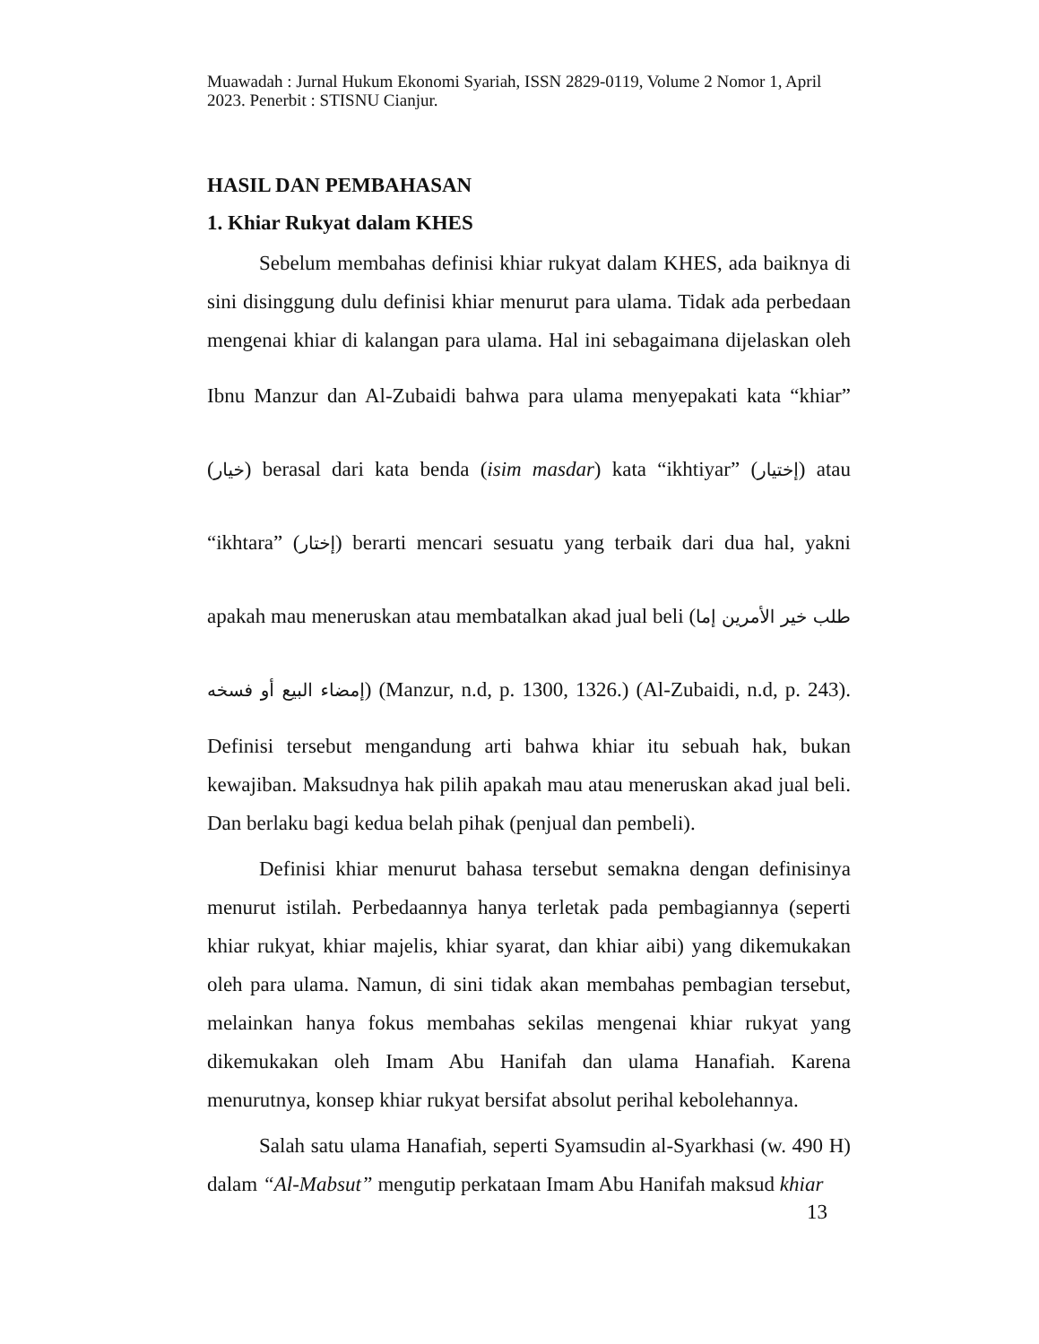Muawadah : Jurnal Hukum Ekonomi Syariah, ISSN 2829-0119, Volume 2 Nomor 1, April 2023. Penerbit : STISNU Cianjur.
HASIL DAN PEMBAHASAN
1. Khiar Rukyat dalam KHES
Sebelum membahas definisi khiar rukyat dalam KHES, ada baiknya di sini disinggung dulu definisi khiar menurut para ulama. Tidak ada perbedaan mengenai khiar di kalangan para ulama. Hal ini sebagaimana dijelaskan oleh Ibnu Manzur dan Al-Zubaidi bahwa para ulama menyepakati kata “khiar” (خيار) berasal dari kata benda (isim masdar) kata “ikhtiyar” (إختيار) atau “ikhtara” (إختار) berarti mencari sesuatu yang terbaik dari dua hal, yakni apakah mau meneruskan atau membatalkan akad jual beli (طلب خير الأمرين إما إمضاء البيع أو فسخه) (Manzur, n.d, p. 1300, 1326.) (Al-Zubaidi, n.d, p. 243). Definisi tersebut mengandung arti bahwa khiar itu sebuah hak, bukan kewajiban. Maksudnya hak pilih apakah mau atau meneruskan akad jual beli. Dan berlaku bagi kedua belah pihak (penjual dan pembeli).
Definisi khiar menurut bahasa tersebut semakna dengan definisinya menurut istilah. Perbedaannya hanya terletak pada pembagiannya (seperti khiar rukyat, khiar majelis, khiar syarat, dan khiar aibi) yang dikemukakan oleh para ulama. Namun, di sini tidak akan membahas pembagian tersebut, melainkan hanya fokus membahas sekilas mengenai khiar rukyat yang dikemukakan oleh Imam Abu Hanifah dan ulama Hanafiah. Karena menurutnya, konsep khiar rukyat bersifat absolut perihal kebolehannya.
Salah satu ulama Hanafiah, seperti Syamsudin al-Syarkhasi (w. 490 H) dalam “Al-Mabsut” mengutip perkataan Imam Abu Hanifah maksud khiar
13